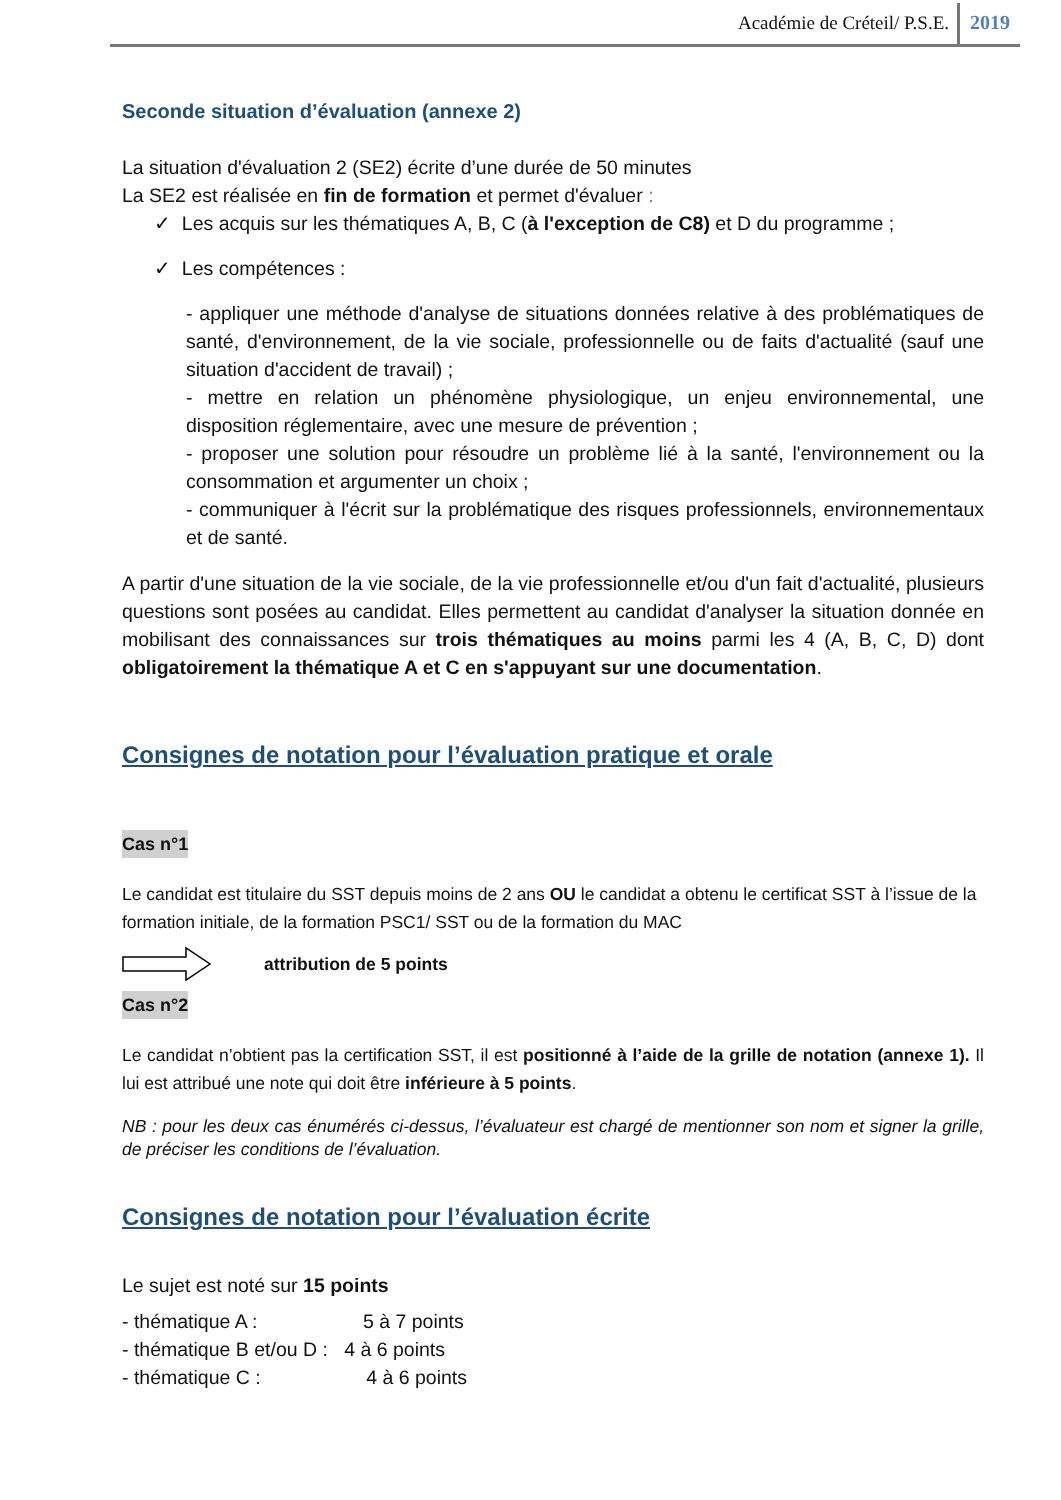Académie de Créteil/ P.S.E. 2019
Seconde situation d’évaluation (annexe 2)
La situation d'évaluation 2 (SE2) écrite d’une durée de 50 minutes
La SE2 est réalisée en fin de formation et permet d'évaluer :
✓ Les acquis sur les thématiques A, B, C (à l'exception de C8) et D du programme ;
✓ Les compétences :
- appliquer une méthode d'analyse de situations données relative à des problématiques de santé, d'environnement, de la vie sociale, professionnelle ou de faits d'actualité (sauf une situation d'accident de travail) ;
- mettre en relation un phénomène physiologique, un enjeu environnemental, une disposition réglementaire, avec une mesure de prévention ;
- proposer une solution pour résoudre un problème lié à la santé, l'environnement ou la consommation et argumenter un choix ;
- communiquer à l'écrit sur la problématique des risques professionnels, environnementaux et de santé.
A partir d'une situation de la vie sociale, de la vie professionnelle et/ou d'un fait d'actualité, plusieurs questions sont posées au candidat. Elles permettent au candidat d'analyser la situation donnée en mobilisant des connaissances sur trois thématiques au moins parmi les 4 (A, B, C, D) dont obligatoirement la thématique A et C en s'appuyant sur une documentation.
Consignes de notation pour l’évaluation pratique et orale
Cas n°1
Le candidat est titulaire du SST depuis moins de 2 ans OU le candidat a obtenu le certificat SST à l’issue de la formation initiale, de la formation PSC1/ SST ou de la formation du MAC
attribution de 5 points
Cas n°2
Le candidat n’obtient pas la certification SST, il est positionné à l’aide de la grille de notation (annexe 1). Il lui est attribué une note qui doit être inférieure à 5 points.
NB : pour les deux cas énumérés ci-dessus, l’évaluateur est chargé de mentionner son nom et signer la grille, de préciser les conditions de l’évaluation.
Consignes de notation pour l’évaluation écrite
Le sujet est noté sur 15 points
- thématique A : 5 à 7 points
- thématique B et/ou D : 4 à 6 points
- thématique C : 4 à 6 points